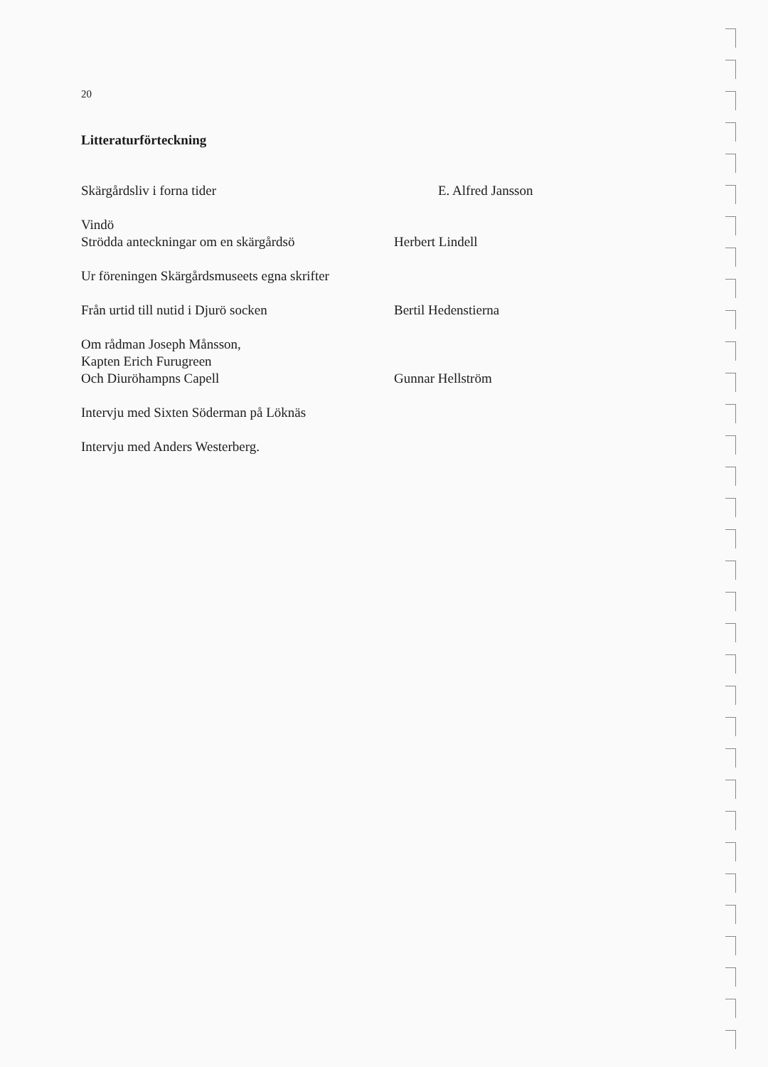20
Litteraturförteckning
Skärgårdsliv i forna tider E. Alfred Jansson
Vindö
Strödda anteckningar om en skärgårdsö
Herbert Lindell
Ur föreningen Skärgårdsmuseets egna skrifter
Från urtid till nutid i Djurö socken Bertil Hedenstierna
Om rådman Joseph Månsson,
Kapten Erich Furugreen
Och Diuröhampns Capell
Gunnar Hellström
Intervju med Sixten Söderman på Löknäs
Intervju med Anders Westerberg.